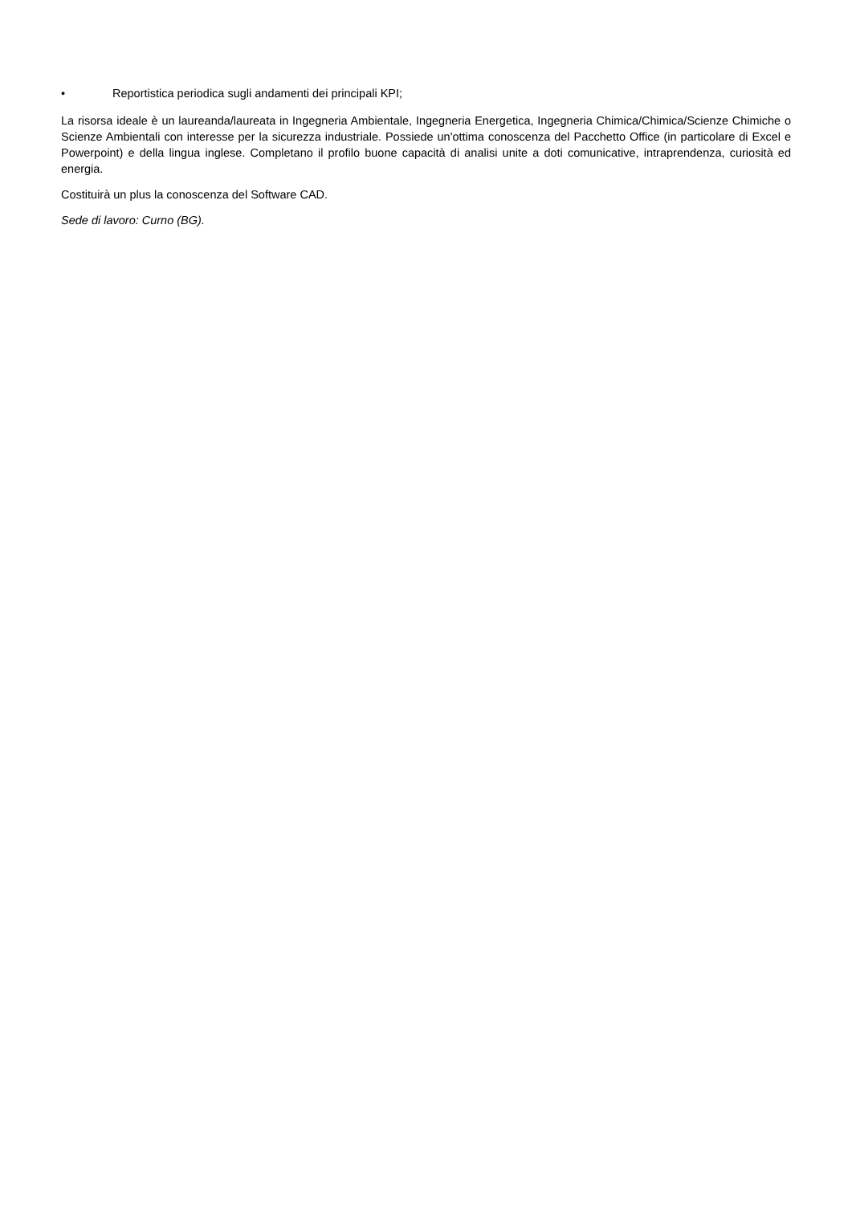• Reportistica periodica sugli andamenti dei principali KPI;
La risorsa ideale è un laureanda/laureata in Ingegneria Ambientale, Ingegneria Energetica, Ingegneria Chimica/Chimica/Scienze Chimiche o Scienze Ambientali con interesse per la sicurezza industriale. Possiede un'ottima conoscenza del Pacchetto Office (in particolare di Excel e Powerpoint) e della lingua inglese. Completano il profilo buone capacità di analisi unite a doti comunicative, intraprendenza, curiosità ed energia.
Costituirà un plus la conoscenza del Software CAD.
Sede di lavoro: Curno (BG).